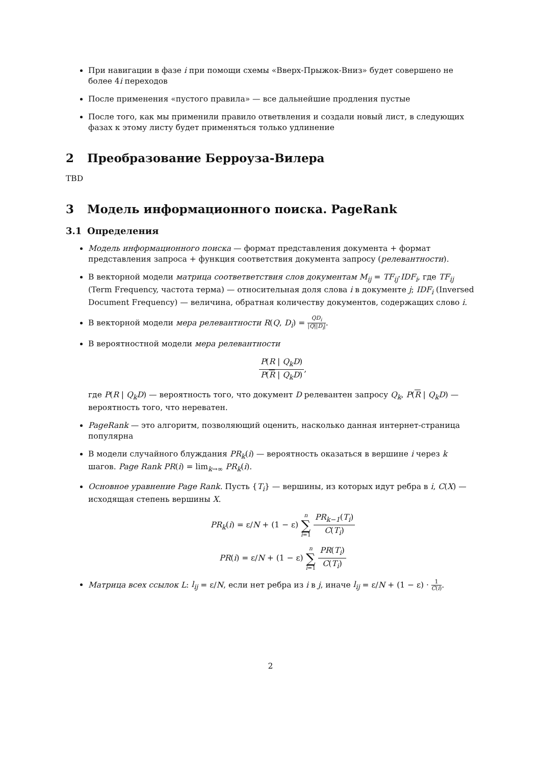При навигации в фазе i при помощи схемы «Вверх-Прыжок-Вниз» будет совершено не более 4i переходов
После применения «пустого правила» — все дальнейшие продления пустые
После того, как мы применили правило ответвления и создали новый лист, в следующих фазах к этому листу будет применяться только удлинение
2 Преобразование Берроуза-Вилера
TBD
3 Модель информационного поиска. PageRank
3.1 Определения
Модель информационного поиска — формат представления документа + формат представления запроса + функция соответствия документа запросу (релевантности).
В векторной модели матрица соответветствия слов документам M<sub>ij</sub> = TF<sub>ij</sub>·IDF<sub>i</sub>, где TF<sub>ij</sub> (Term Frequency, частота терма) — относительная доля слова i в документе j; IDF<sub>i</sub> (Inversed Document Frequency) — величина, обратная количеству документов, содержащих слово i.
В векторной модели мера релевантности R(Q, D<sub>i</sub>) = QD<sub>i</sub> |Q||D<sub>i</sub>|.
В вероятностной модели мера релевантности
P(R | Q<sub>k</sub>D) P(R | Q<sub>k</sub>D),
где P(R | Q<sub>k</sub>D) — вероятность того, что документ D релевантен запросу Q<sub>k</sub>, P(R | Q<sub>k</sub>D) — вероятность того, что нереватен.
PageRank — это алгоритм, позволяющий оценить, насколько данная интернет-страница популярна
В модели случайного блуждания PR<sub>k</sub>(i) — вероятность оказаться в вершине i через k шагов. Page Rank PR(i) = lim<sub>k→∞</sub> PR<sub>k</sub>(i).
Основное уравнение Page Rank. Пусть {T<sub>i</sub>} — вершины, из которых идут ребра в i, C(X) — исходящая степень вершины X.
PR<sub>k</sub>(i) = ε/N + (1 − ε) n ∑ i=1 PR<sub>k−1</sub>(T<sub>i</sub>) C(T<sub>i</sub>)
PR(i) = ε/N + (1 − ε) n ∑ i=1 PR(T<sub>i</sub>) C(T<sub>i</sub>)
Матрица всех ссылок L: l<sub>ij</sub> = ε/N, если нет ребра из i в j, иначе l<sub>ij</sub> = ε/N + (1 − ε) · 1 C(i).
2